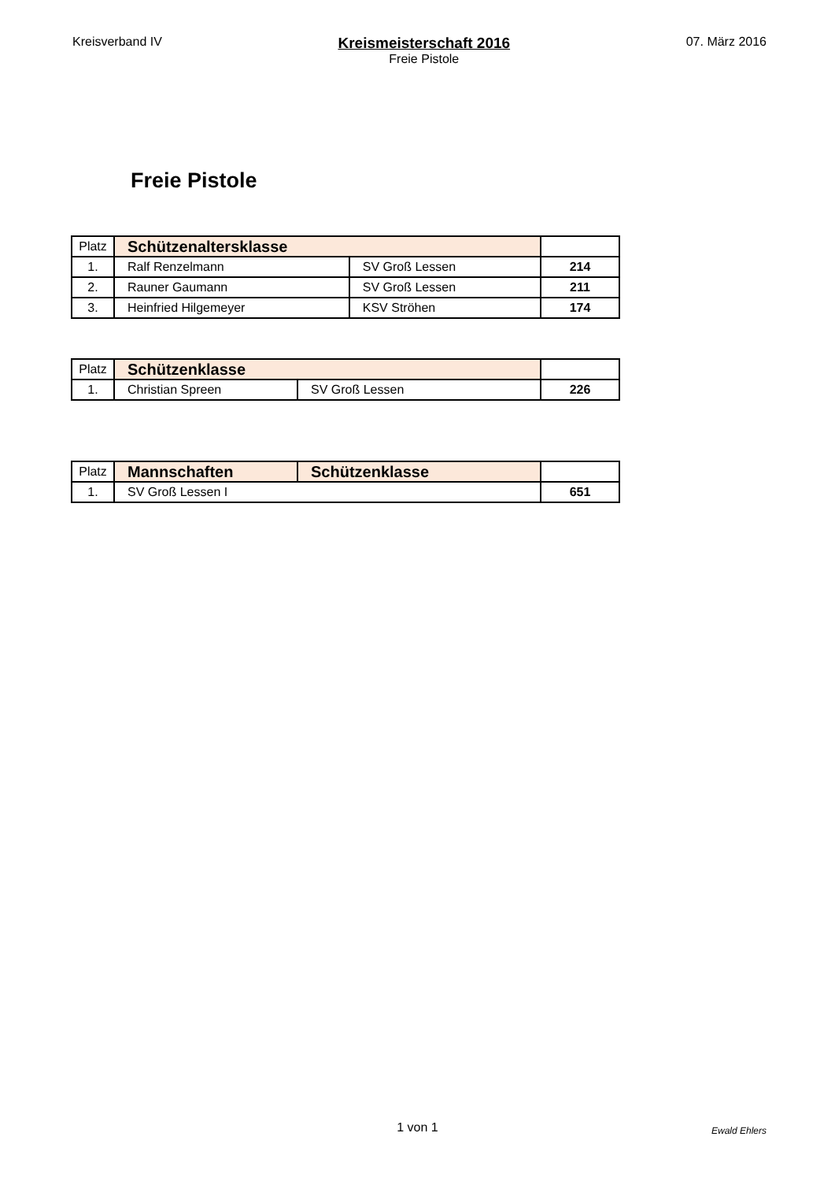Kreisverband IV
Kreismeisterschaft 2016
Freie Pistole
07. März 2016
Freie Pistole
| Platz | Schützenaltersklasse | | |
| 1. | Ralf Renzelmann | SV Groß Lessen | 214 |
| 2. | Rauner Gaumann | SV Groß Lessen | 211 |
| 3. | Heinfried Hilgemeyer | KSV Ströhen | 174 |
| Platz | Schützenklasse | | |
| 1. | Christian Spreen | SV Groß Lessen | 226 |
| Platz | Mannschaften | Schützenklasse | |
| 1. | SV Groß Lessen I | | 651 |
1 von 1
Ewald Ehlers